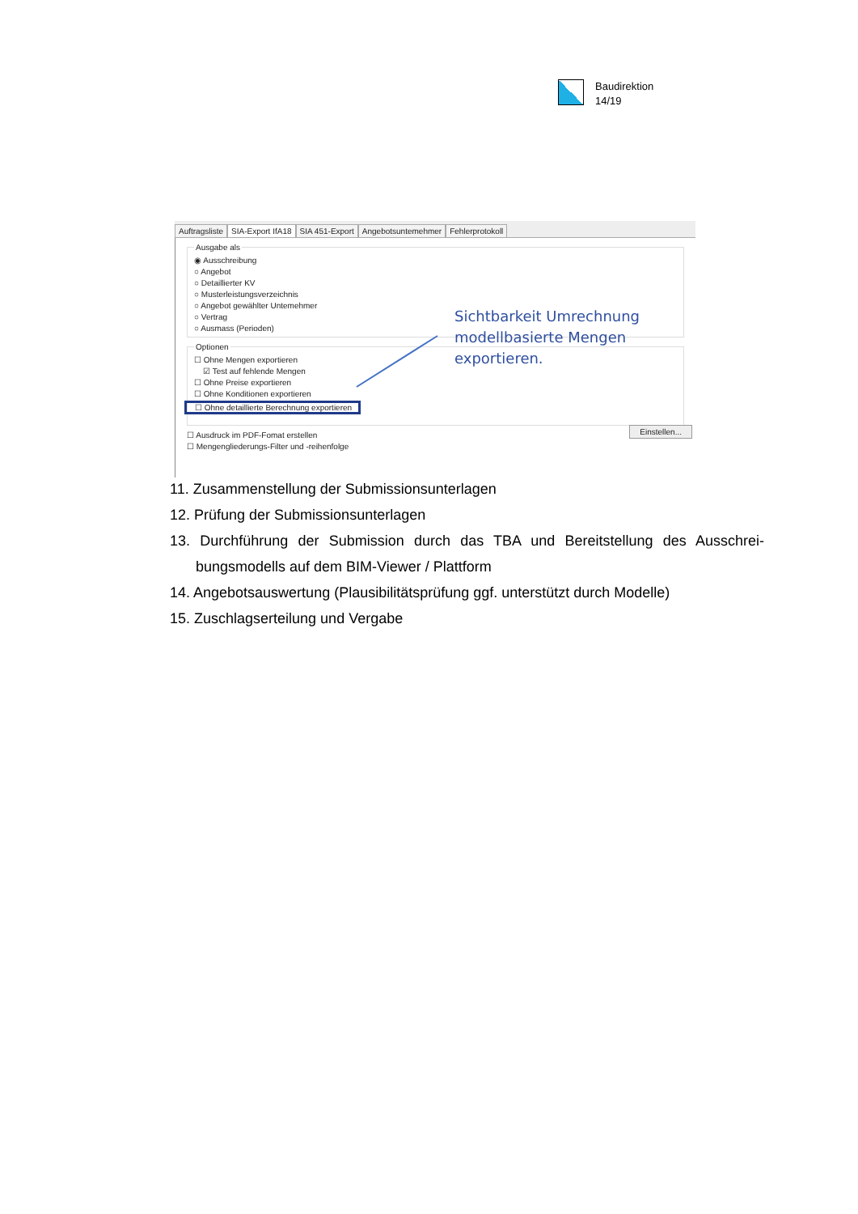Baudirektion
14/19
Auftragsliste SIA-Export IfA18 SIA 451-Export Angebotsuntemehmer Fehlerprotokoll
Ausgabe als
◉ Ausschreibung
○ Angebot
○ Detaillierter KV
○ Musterleistungsverzeichnis
○ Angebot gewählter Untemehmer
○ Vertrag
○ Ausmass (Perioden)
Optionen
☐ Ohne Mengen exportieren
☑ Test auf fehlende Mengen
☐ Ohne Preise exportieren
☐ Ohne Konditionen exportieren
☐ Ohne detaillierte Berechnung exportieren
☐ Ausdruck im PDF-Fomat erstellen
☐ Mengengliederungs-Filter und -reihenfolge
Sichtbarkeit Umrechnung
modellbasierte Mengen
exportieren.
Einstellen...
11. Zusammenstellung der Submissionsunterlagen
12. Prüfung der Submissionsunterlagen
13. Durchführung der Submission durch das TBA und Bereitstellung des Ausschrei­bungsmodells auf dem BIM-Viewer / Plattform
14. Angebotsauswertung (Plausibilitätsprüfung ggf. unterstützt durch Modelle)
15. Zuschlagserteilung und Vergabe